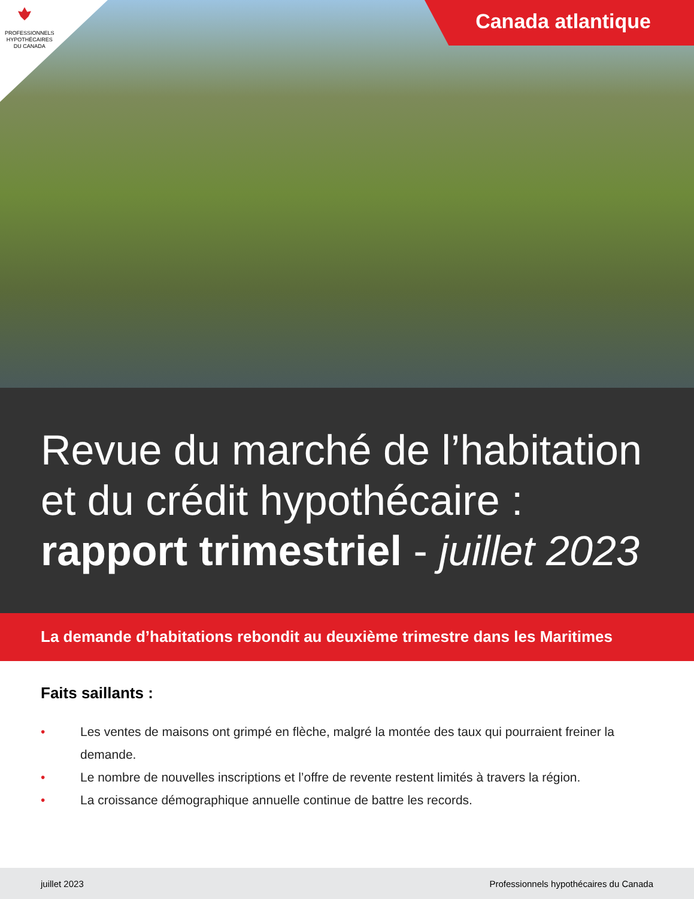PROFESSIONNELS
HYPOTHÉCAIRES
DU CANADA
Canada atlantique
Revue du marché de l’habitation
et du crédit hypothécaire :
rapport trimestriel - juillet 2023
La demande d’habitations rebondit au deuxième trimestre dans les Maritimes
Faits saillants :
• Les ventes de maisons ont grimpé en flèche, malgré la montée des taux qui pourraient freiner la demande.
• Le nombre de nouvelles inscriptions et l’offre de revente restent limités à travers la région.
• La croissance démographique annuelle continue de battre les records.
juillet 2023 Professionnels hypothécaires du Canada